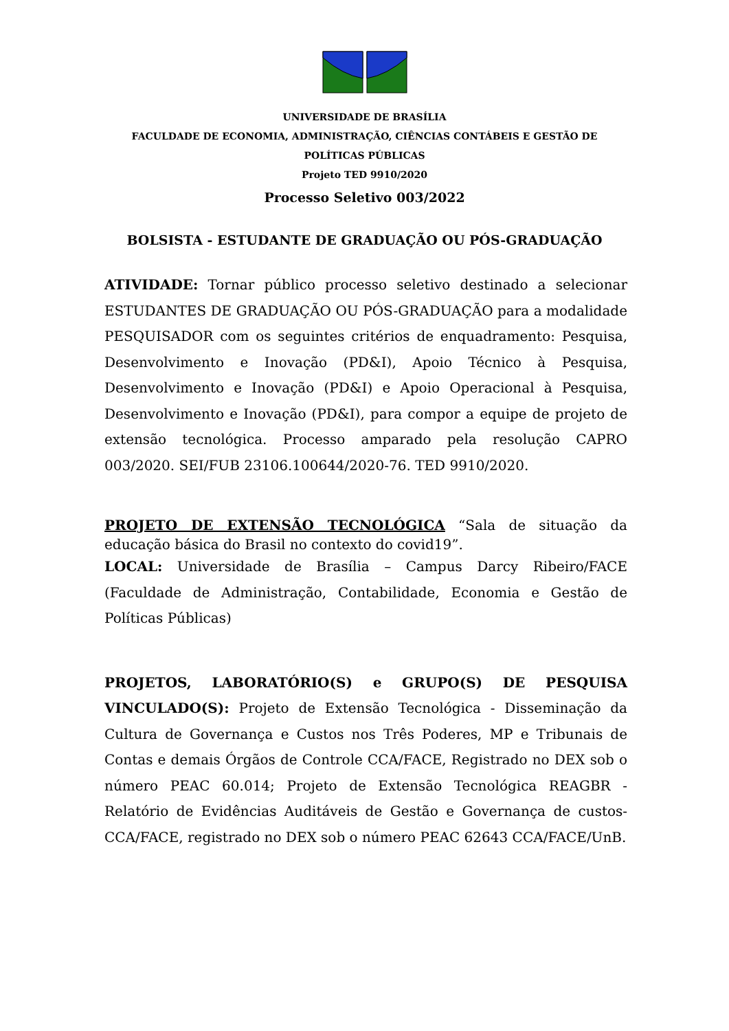UNIVERSIDADE DE BRASÍLIA
FACULDADE DE ECONOMIA, ADMINISTRAÇÃO, CIÊNCIAS CONTÁBEIS E GESTÃO DE POLÍTICAS PÚBLICAS
Projeto TED 9910/2020
Processo Seletivo 003/2022
BOLSISTA - ESTUDANTE DE GRADUAÇÃO OU PÓS-GRADUAÇÃO
ATIVIDADE: Tornar público processo seletivo destinado a selecionar ESTUDANTES DE GRADUAÇÃO OU PÓS-GRADUAÇÃO para a modalidade PESQUISADOR com os seguintes critérios de enquadramento: Pesquisa, Desenvolvimento e Inovação (PD&I), Apoio Técnico à Pesquisa, Desenvolvimento e Inovação (PD&I) e Apoio Operacional à Pesquisa, Desenvolvimento e Inovação (PD&I), para compor a equipe de projeto de extensão tecnológica. Processo amparado pela resolução CAPRO 003/2020. SEI/FUB 23106.100644/2020-76. TED 9910/2020.
PROJETO DE EXTENSÃO TECNOLÓGICA “Sala de situação da educação básica do Brasil no contexto do covid19”.
LOCAL: Universidade de Brasília – Campus Darcy Ribeiro/FACE (Faculdade de Administração, Contabilidade, Economia e Gestão de Políticas Públicas)
PROJETOS, LABORATÓRIO(S) e GRUPO(S) DE PESQUISA VINCULADO(S): Projeto de Extensão Tecnológica - Disseminação da Cultura de Governança e Custos nos Três Poderes, MP e Tribunais de Contas e demais Órgãos de Controle CCA/FACE, Registrado no DEX sob o número PEAC 60.014; Projeto de Extensão Tecnológica REAGBR - Relatório de Evidências Auditáveis de Gestão e Governança de custos-CCA/FACE, registrado no DEX sob o número PEAC 62643 CCA/FACE/UnB.